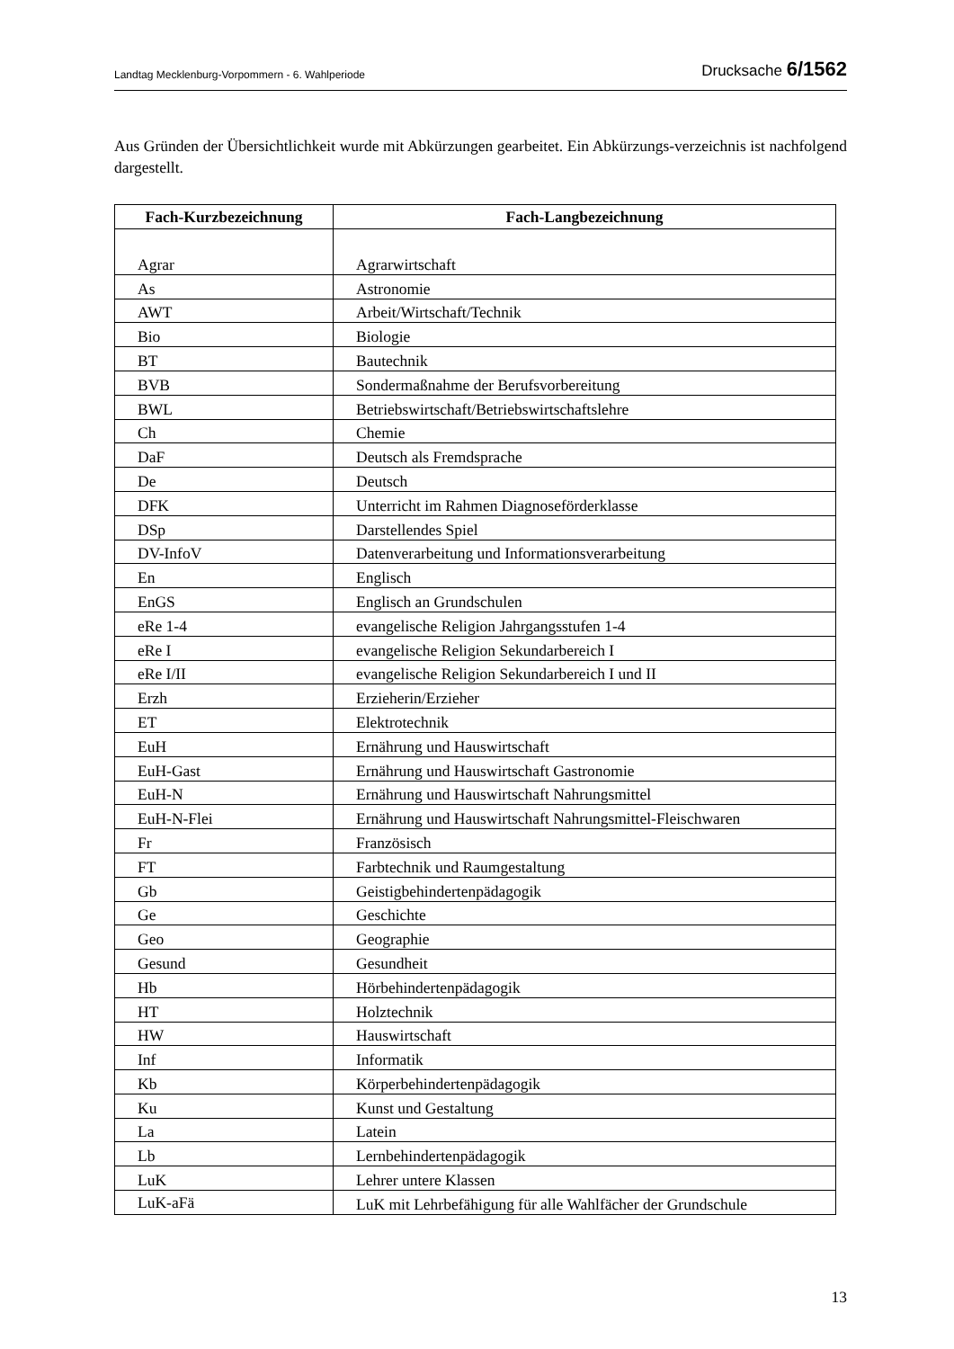Landtag Mecklenburg-Vorpommern - 6. Wahlperiode Drucksache 6/1562
Aus Gründen der Übersichtlichkeit wurde mit Abkürzungen gearbeitet. Ein Abkürzungs-verzeichnis ist nachfolgend dargestellt.
| Fach-Kurzbezeichnung | Fach-Langbezeichnung |
| --- | --- |
| Agrar | Agrarwirtschaft |
| As | Astronomie |
| AWT | Arbeit/Wirtschaft/Technik |
| Bio | Biologie |
| BT | Bautechnik |
| BVB | Sondermaßnahme der Berufsvorbereitung |
| BWL | Betriebswirtschaft/Betriebswirtschaftslehre |
| Ch | Chemie |
| DaF | Deutsch als Fremdsprache |
| De | Deutsch |
| DFK | Unterricht im Rahmen Diagnoseförderklasse |
| DSp | Darstellendes Spiel |
| DV-InfoV | Datenverarbeitung und Informationsverarbeitung |
| En | Englisch |
| EnGS | Englisch an Grundschulen |
| eRe 1-4 | evangelische Religion Jahrgangsstufen 1-4 |
| eRe I | evangelische Religion Sekundarbereich I |
| eRe I/II | evangelische Religion Sekundarbereich I und II |
| Erzh | Erzieherin/Erzieher |
| ET | Elektrotechnik |
| EuH | Ernährung und Hauswirtschaft |
| EuH-Gast | Ernährung und Hauswirtschaft Gastronomie |
| EuH-N | Ernährung und Hauswirtschaft Nahrungsmittel |
| EuH-N-Flei | Ernährung und Hauswirtschaft Nahrungsmittel-Fleischwaren |
| Fr | Französisch |
| FT | Farbtechnik und Raumgestaltung |
| Gb | Geistigbehindertenpädagogik |
| Ge | Geschichte |
| Geo | Geographie |
| Gesund | Gesundheit |
| Hb | Hörbehindertenpädagogik |
| HT | Holztechnik |
| HW | Hauswirtschaft |
| Inf | Informatik |
| Kb | Körperbehindertenpädagogik |
| Ku | Kunst und Gestaltung |
| La | Latein |
| Lb | Lernbehindertenpädagogik |
| LuK | Lehrer untere Klassen |
| LuK-aFä | LuK mit Lehrbefähigung für alle Wahlfächer der Grundschule |
13